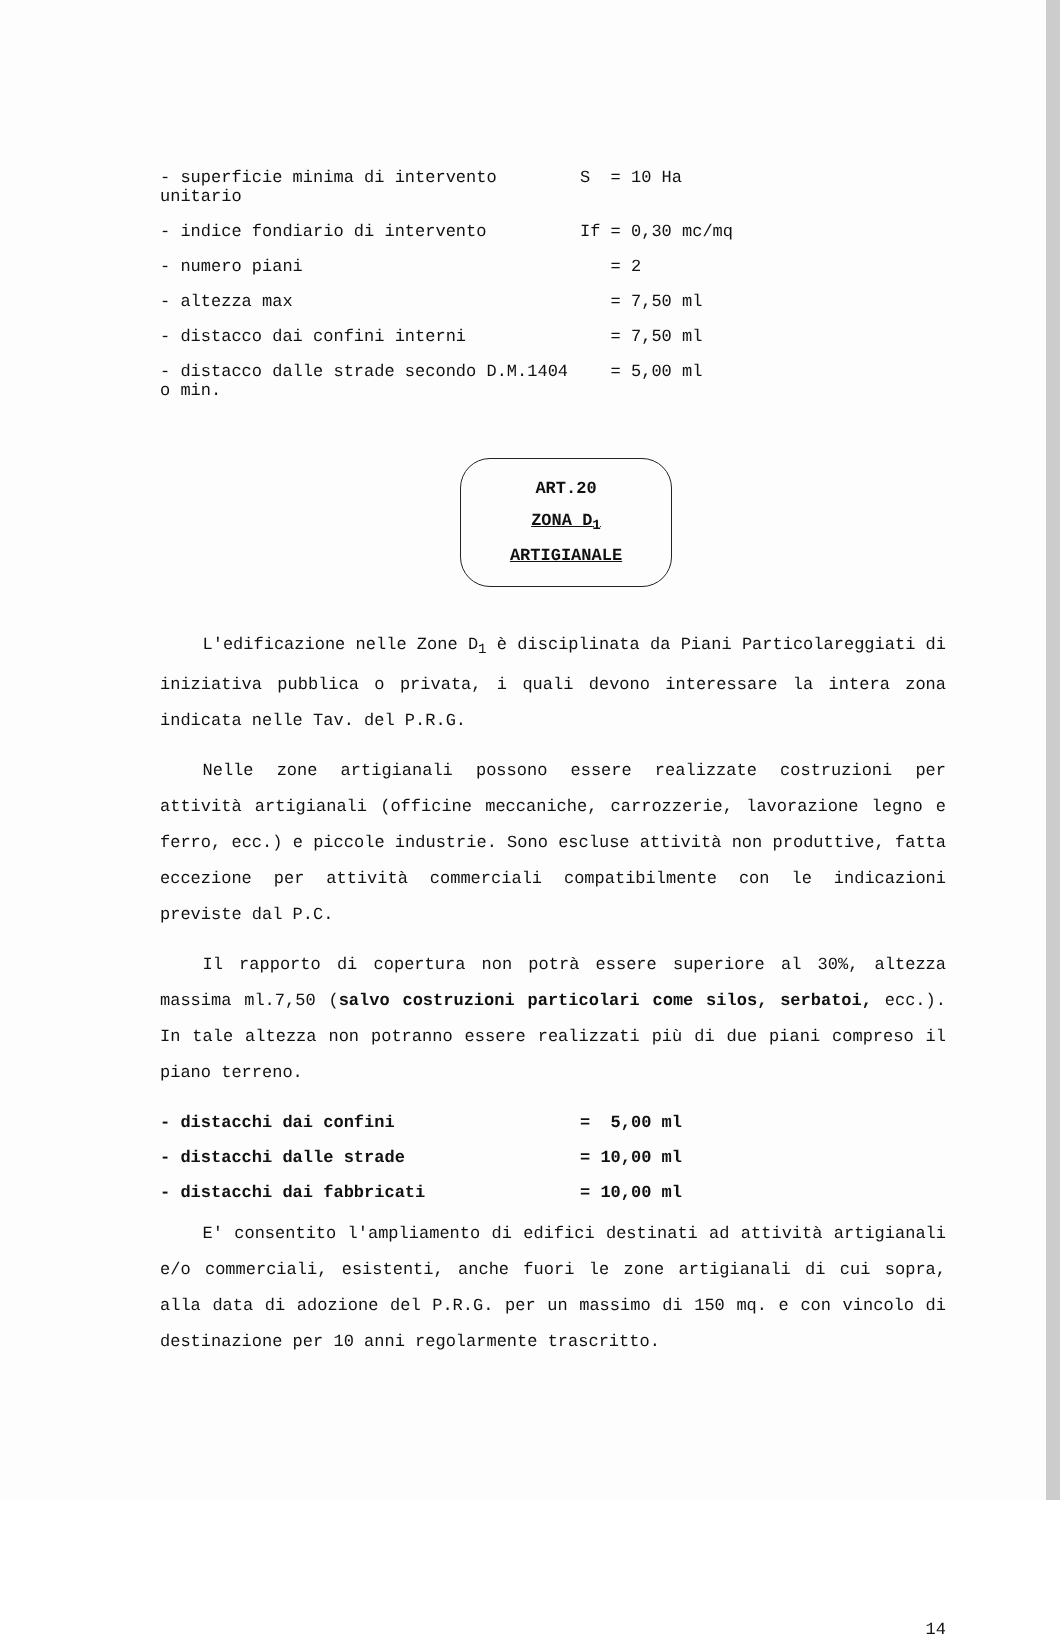| - superficie minima di intervento unitario | S = 10 Ha |
| - indice fondiario di intervento | If = 0,30 mc/mq |
| - numero piani | = 2 |
| - altezza max | = 7,50 ml |
| - distacco dai confini interni | = 7,50 ml |
| - distacco dalle strade secondo D.M.1404 o min. | = 5,00 ml |
ART.20
ZONA D<sub>1</sub>
ARTIGIANALE
L'edificazione nelle Zone D<sub>1</sub> è disciplinata da Piani Particolareggiati di iniziativa pubblica o privata, i quali devono interessare la intera zona indicata nelle Tav. del P.R.G.
Nelle zone artigianali possono essere realizzate costruzioni per attività artigianali (officine meccaniche, carrozzerie, lavorazione legno e ferro, ecc.) e piccole industrie. Sono escluse attività non produttive, fatta eccezione per attività commerciali compatibilmente con le indicazioni previste dal P.C.
Il rapporto di copertura non potrà essere superiore al 30%, altezza massima ml.7,50 (salvo costruzioni particolari come silos, serbatoi, ecc.). In tale altezza non potranno essere realizzati più di due piani compreso il piano terreno.
| - distacchi dai confini | = 5,00 ml |
| - distacchi dalle strade | = 10,00 ml |
| - distacchi dai fabbricati | = 10,00 ml |
E' consentito l'ampliamento di edifici destinati ad attività artigianali e/o commerciali, esistenti, anche fuori le zone artigianali di cui sopra, alla data di adozione del P.R.G. per un massimo di 150 mq. e con vincolo di destinazione per 10 anni regolarmente trascritto.
14